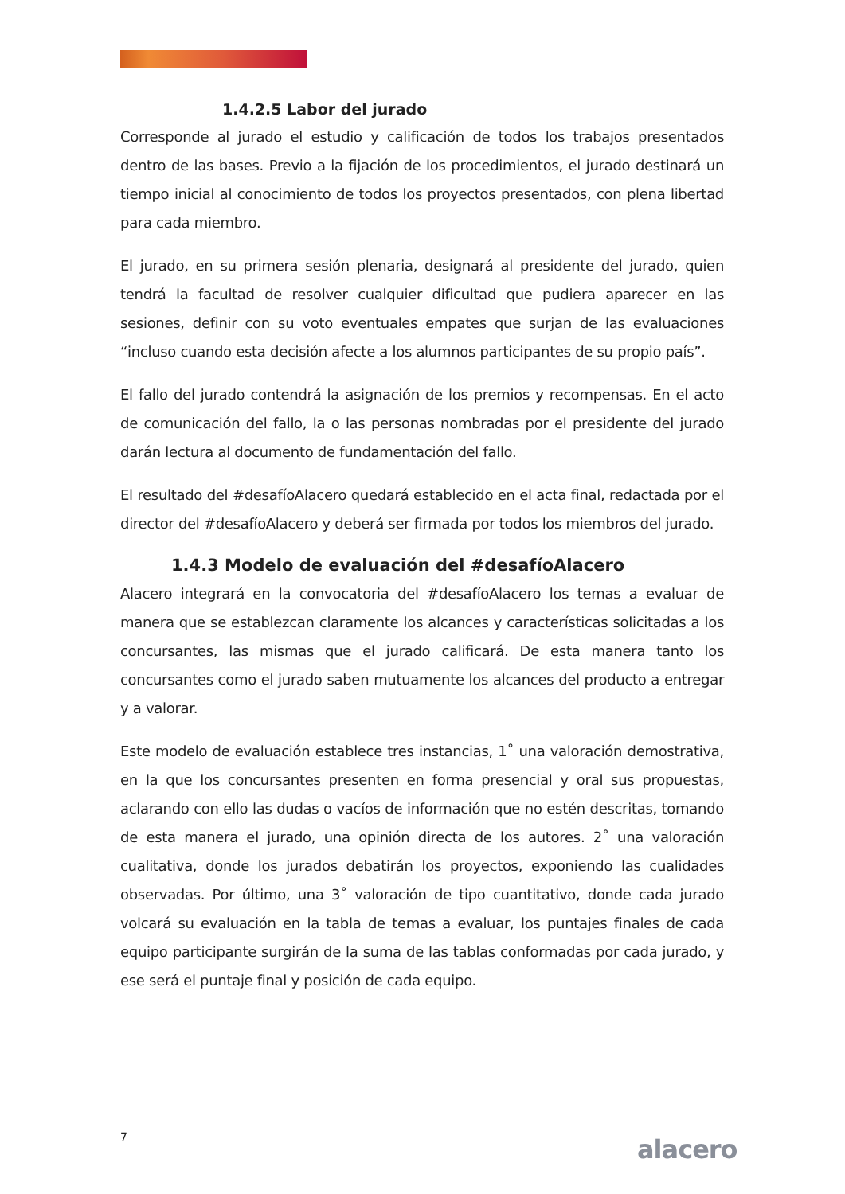1.4.2.5 Labor del jurado
Corresponde al jurado el estudio y calificación de todos los trabajos presentados dentro de las bases. Previo a la fijación de los procedimientos, el jurado destinará un tiempo inicial al conocimiento de todos los proyectos presentados, con plena libertad para cada miembro.
El jurado, en su primera sesión plenaria, designará al presidente del jurado, quien tendrá la facultad de resolver cualquier dificultad que pudiera aparecer en las sesiones, definir con su voto eventuales empates que surjan de las evaluaciones “incluso cuando esta decisión afecte a los alumnos participantes de su propio país”.
El fallo del jurado contendrá la asignación de los premios y recompensas. En el acto de comunicación del fallo, la o las personas nombradas por el presidente del jurado darán lectura al documento de fundamentación del fallo.
El resultado del #desafíoAlacero quedará establecido en el acta final, redactada por el director del #desafíoAlacero y deberá ser firmada por todos los miembros del jurado.
1.4.3 Modelo de evaluación del #desafíoAlacero
Alacero integrará en la convocatoria del #desafíoAlacero los temas a evaluar de manera que se establezcan claramente los alcances y características solicitadas a los concursantes, las mismas que el jurado calificará. De esta manera tanto los concursantes como el jurado saben mutuamente los alcances del producto a entregar y a valorar.
Este modelo de evaluación establece tres instancias, 1˚ una valoración demostrativa, en la que los concursantes presenten en forma presencial y oral sus propuestas, aclarando con ello las dudas o vacíos de información que no estén descritas, tomando de esta manera el jurado, una opinión directa de los autores. 2˚ una valoración cualitativa, donde los jurados debatirán los proyectos, exponiendo las cualidades observadas. Por último, una 3˚ valoración de tipo cuantitativo, donde cada jurado volcará su evaluación en la tabla de temas a evaluar, los puntajes finales de cada equipo participante surgirán de la suma de las tablas conformadas por cada jurado, y ese será el puntaje final y posición de cada equipo.
7 alacero